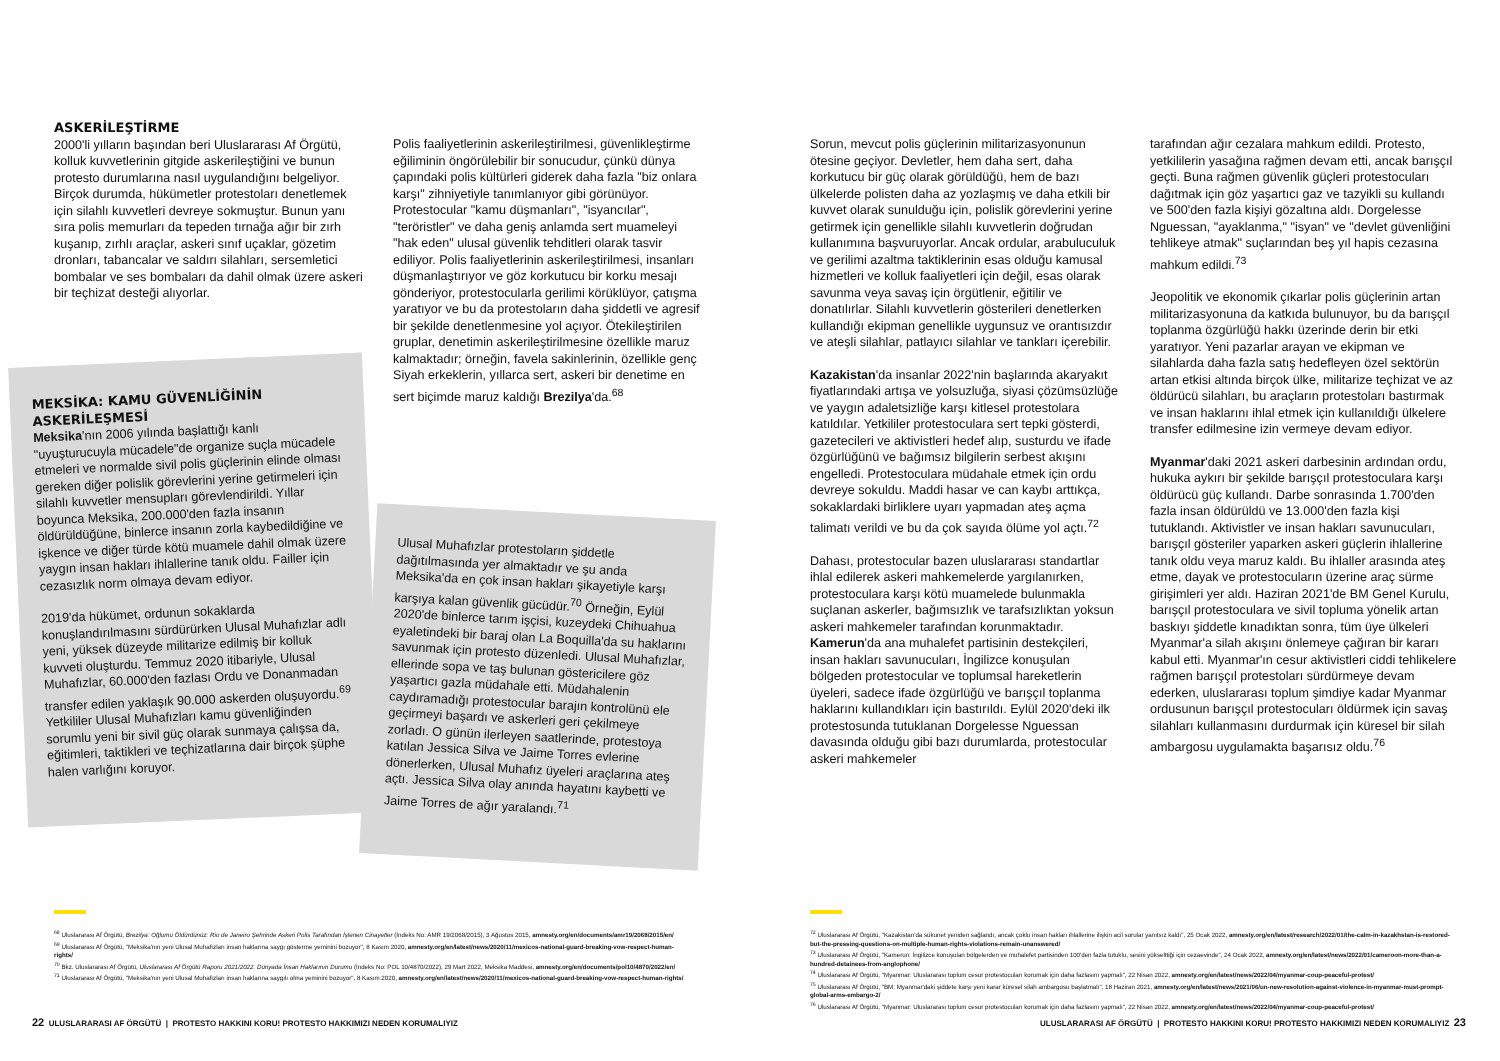ASKERİLEŞTİRME
2000'li yılların başından beri Uluslararası Af Örgütü, kolluk kuvvetlerinin gitgide askerileştiğini ve bunun protesto durumlarına nasıl uygulandığını belgeliyor. Birçok durumda, hükümetler protestoları denetlemek için silahlı kuvvetleri devreye sokmuştur. Bunun yanı sıra polis memurları da tepeden tırnağa ağır bir zırh kuşanıp, zırhlı araçlar, askeri sınıf uçaklar, gözetim dronları, tabancalar ve saldırı silahları, sersemletici bombalar ve ses bombaları da dahil olmak üzere askeri bir teçhizat desteği alıyorlar.
Polis faaliyetlerinin askerileştirilmesi, güvenlikleştirme eğiliminin öngörülebilir bir sonucudur, çünkü dünya çapındaki polis kültürleri giderek daha fazla "biz onlara karşı" zihniyetiyle tanımlanıyor gibi görünüyor. Protestocular "kamu düşmanları", "isyancılar", "teröristler" ve daha geniş anlamda sert muameleyi "hak eden" ulusal güvenlik tehditleri olarak tasvir ediliyor. Polis faaliyetlerinin askerileştirilmesi, insanları düşmanlaştırıyor ve göz korkutucu bir korku mesajı gönderiyor, protestocularla gerilimi körüklüyor, çatışma yaratıyor ve bu da protestoların daha şiddetli ve agresif bir şekilde denetlenmesine yol açıyor. Ötekileştirilen gruplar, denetimin askerileştirilmesine özellikle maruz kalmaktadır; örneğin, favela sakinlerinin, özellikle genç Siyah erkeklerin, yıllarca sert, askeri bir denetime en sert biçimde maruz kaldığı Brezilya'da.<sup>68</sup>
MEKSİKA: KAMU GÜVENLİĞİNİN ASKERİLEŞMESİ
Meksika'nın 2006 yılında başlattığı kanlı "uyuşturucuyla mücadele"de organize suçla mücadele etmeleri ve normalde sivil polis güçlerinin elinde olması gereken diğer polislik görevlerini yerine getirmeleri için silahlı kuvvetler mensupları görevlendirildi. Yıllar boyunca Meksika, 200.000'den fazla insanın öldürüldüğüne, binlerce insanın zorla kaybedildiğine ve işkence ve diğer türde kötü muamele dahil olmak üzere yaygın insan hakları ihlallerine tanık oldu. Failler için cezasızlık norm olmaya devam ediyor.
2019'da hükümet, ordunun sokaklarda konuşlandırılmasını sürdürürken Ulusal Muhafızlar adlı yeni, yüksek düzeyde militarize edilmiş bir kolluk kuvveti oluşturdu. Temmuz 2020 itibariyle, Ulusal Muhafızlar, 60.000'den fazlası Ordu ve Donanmadan transfer edilen yaklaşık 90.000 askerden oluşuyordu.<sup>69</sup> Yetkililer Ulusal Muhafızları kamu güvenliğinden sorumlu yeni bir sivil güç olarak sunmaya çalışsa da, eğitimleri, taktikleri ve teçhizatlarına dair birçok şüphe halen varlığını koruyor.
Ulusal Muhafızlar protestoların şiddetle dağıtılmasında yer almaktadır ve şu anda Meksika'da en çok insan hakları şikayetiyle karşı karşıya kalan güvenlik gücüdür.<sup>70</sup> Örneğin, Eylül 2020'de binlerce tarım işçisi, kuzeydeki Chihuahua eyaletindeki bir baraj olan La Boquilla'da su haklarını savunmak için protesto düzenledi. Ulusal Muhafızlar, ellerinde sopa ve taş bulunan göstericilere göz yaşartıcı gazla müdahale etti. Müdahalenin caydıramadığı protestocular barajın kontrolünü ele geçirmeyi başardı ve askerleri geri çekilmeye zorladı. O günün ilerleyen saatlerinde, protestoya katılan Jessica Silva ve Jaime Torres evlerine dönerlerken, Ulusal Muhafız üyeleri araçlarına ateş açtı. Jessica Silva olay anında hayatını kaybetti ve Jaime Torres de ağır yaralandı.<sup>71</sup>
<sup>68</sup> Uluslararası Af Örgütü, Brezilya: Oğlumu Öldürdünüz: Rio de Janeiro Şehrinde Askeri Polis Tarafından İşlenen Cinayetler (İndeks No: AMR 19/2068/2015), 3 Ağustos 2015, amnesty.org/en/documents/amr19/2068/2015/en/
<sup>69</sup> Uluslararası Af Örgütü, "Meksika'nın yeni Ulusal Muhafızları insan haklarına saygı gösterme yeminini bozuyor", 8 Kasım 2020, amnesty.org/en/latest/news/2020/11/mexicos-national-guard-breaking-vow-respect-human-rights/
<sup>70</sup> Bkz. Uluslararası Af Örgütü, Uluslararası Af Örgütü Raporu 2021/2022: Dünyada İnsan Haklarının Durumu (İndeks No: POL 10/4870/2022), 29 Mart 2022, Meksika Maddesi, amnesty.org/en/documents/pol10/4870/2022/en/
<sup>71</sup> Uluslararası Af Örgütü, "Meksika'nın yeni Ulusal Muhafızları insan haklarına saygılı olma yeminini bozuyor", 8 Kasım 2020, amnesty.org/en/latest/news/2020/11/mexicos-national-guard-breaking-vow-respect-human-rights/
22 ULUSLARARASI AF ÖRGÜTÜ | PROTESTO HAKKINI KORU! PROTESTO HAKKIMIZI NEDEN KORUMALIYIZ
Sorun, mevcut polis güçlerinin militarizasyonunun ötesine geçiyor. Devletler, hem daha sert, daha korkutucu bir güç olarak görüldüğü, hem de bazı ülkelerde polisten daha az yozlaşmış ve daha etkili bir kuvvet olarak sunulduğu için, polislik görevlerini yerine getirmek için genellikle silahlı kuvvetlerin doğrudan kullanımına başvuruyorlar. Ancak ordular, arabuluculuk ve gerilimi azaltma taktiklerinin esas olduğu kamusal hizmetleri ve kolluk faaliyetleri için değil, esas olarak savunma veya savaş için örgütlenir, eğitilir ve donatılırlar. Silahlı kuvvetlerin gösterileri denetlerken kullandığı ekipman genellikle uygunsuz ve orantısızdır ve ateşli silahlar, patlayıcı silahlar ve tankları içerebilir.
Kazakistan'da insanlar 2022'nin başlarında akaryakıt fiyatlarındaki artışa ve yolsuzluğa, siyasi çözümsüzlüğe ve yaygın adaletsizliğe karşı kitlesel protestolara katıldılar. Yetkililer protestoculara sert tepki gösterdi, gazetecileri ve aktivistleri hedef alıp, susturdu ve ifade özgürlüğünü ve bağımsız bilgilerin serbest akışını engelledi. Protestoculara müdahale etmek için ordu devreye sokuldu. Maddi hasar ve can kaybı arttıkça, sokaklardaki birliklere uyarı yapmadan ateş açma talimatı verildi ve bu da çok sayıda ölüme yol açtı.<sup>72</sup>
Dahası, protestocular bazen uluslararası standartlar ihlal edilerek askeri mahkemelerde yargılanırken, protestoculara karşı kötü muamelede bulunmakla suçlanan askerler, bağımsızlık ve tarafsızlıktan yoksun askeri mahkemeler tarafından korunmaktadır. Kamerun'da ana muhalefet partisinin destekçileri, insan hakları savunucuları, İngilizce konuşulan bölgeden protestocular ve toplumsal hareketlerin üyeleri, sadece ifade özgürlüğü ve barışçıl toplanma haklarını kullandıkları için bastırıldı. Eylül 2020'deki ilk protestosunda tutuklanan Dorgelesse Nguessan davasında olduğu gibi bazı durumlarda, protestocular askeri mahkemeler
tarafından ağır cezalara mahkum edildi. Protesto, yetkililerin yasağına rağmen devam etti, ancak barışçıl geçti. Buna rağmen güvenlik güçleri protestocuları dağıtmak için göz yaşartıcı gaz ve tazyikli su kullandı ve 500'den fazla kişiyi gözaltına aldı. Dorgelesse Nguessan, "ayaklanma," "isyan" ve "devlet güvenliğini tehlikeye atmak" suçlarından beş yıl hapis cezasına mahkum edildi.<sup>73</sup>
Jeopolitik ve ekonomik çıkarlar polis güçlerinin artan militarizasyonuna da katkıda bulunuyor, bu da barışçıl toplanma özgürlüğü hakkı üzerinde derin bir etki yaratıyor. Yeni pazarlar arayan ve ekipman ve silahlarda daha fazla satış hedefleyen özel sektörün artan etkisi altında birçok ülke, militarize teçhizat ve az öldürücü silahları, bu araçların protestoları bastırmak ve insan haklarını ihlal etmek için kullanıldığı ülkelere transfer edilmesine izin vermeye devam ediyor.
Myanmar'daki 2021 askeri darbesinin ardından ordu, hukuka aykırı bir şekilde barışçıl protestoculara karşı öldürücü güç kullandı. Darbe sonrasında 1.700'den fazla insan öldürüldü ve 13.000'den fazla kişi tutuklandı. Aktivistler ve insan hakları savunucuları, barışçıl gösteriler yaparken askeri güçlerin ihlallerine tanık oldu veya maruz kaldı. Bu ihlaller arasında ateş etme, dayak ve protestocuların üzerine araç sürme girişimleri yer aldı. Haziran 2021'de BM Genel Kurulu, barışçıl protestoculara ve sivil topluma yönelik artan baskıyı şiddetle kınadıktan sonra, tüm üye ülkeleri Myanmar'a silah akışını önlemeye çağıran bir kararı kabul etti. Myanmar'ın cesur aktivistleri ciddi tehlikelere rağmen barışçıl protestoları sürdürmeye devam ederken, uluslararası toplum şimdiye kadar Myanmar ordusunun barışçıl protestocuları öldürmek için savaş silahları kullanmasını durdurmak için küresel bir silah ambargosu uygulamakta başarısız oldu.<sup>76</sup>
<sup>72</sup> Uluslararası Af Örgütü, "Kazakistan'da sükunet yeniden sağlandı, ancak çoklu insan hakları ihlallerine ilişkin acil sorular yanıtsız kaldı", 25 Ocak 2022, amnesty.org/en/latest/research/2022/01/the-calm-in-kazakhstan-is-restored-but-the-pressing-questions-on-multiple-human-rights-violations-remain-unanswered/
<sup>73</sup> Uluslararası Af Örgütü, "Kamerun: İngilizce konuşulan bölgelerden ve muhalefet partisinden 100'den fazla tutuklu, sesini yükselttiği için cezaevinde", 24 Ocak 2022, amnesty.org/en/latest/news/2022/01/cameroon-more-than-a-hundred-detainees-from-anglophone/
<sup>74</sup> Uluslararası Af Örgütü, "Myanmar: Uluslararası toplum cesur protestocuları korumak için daha fazlasını yapmalı", 22 Nisan 2022, amnesty.org/en/latest/news/2022/04/myanmar-coup-peaceful-protest/
<sup>75</sup> Uluslararası Af Örgütü, "BM: Myanmar'daki şiddete karşı yeni karar küresel silah ambargosu başlatmalı", 18 Haziran 2021, amnesty.org/en/latest/news/2021/06/un-new-resolution-against-violence-in-myanmar-must-prompt-global-arms-embargo-2/
<sup>76</sup> Uluslararası Af Örgütü, "Myanmar: Uluslararası toplum cesur protestocuları korumak için daha fazlasını yapmalı", 22 Nisan 2022, amnesty.org/en/latest/news/2022/04/myanmar-coup-peaceful-protest/
ULUSLARARASI AF ÖRGÜTÜ | PROTESTO HAKKINI KORU! PROTESTO HAKKIMIZI NEDEN KORUMALIYIZ 23